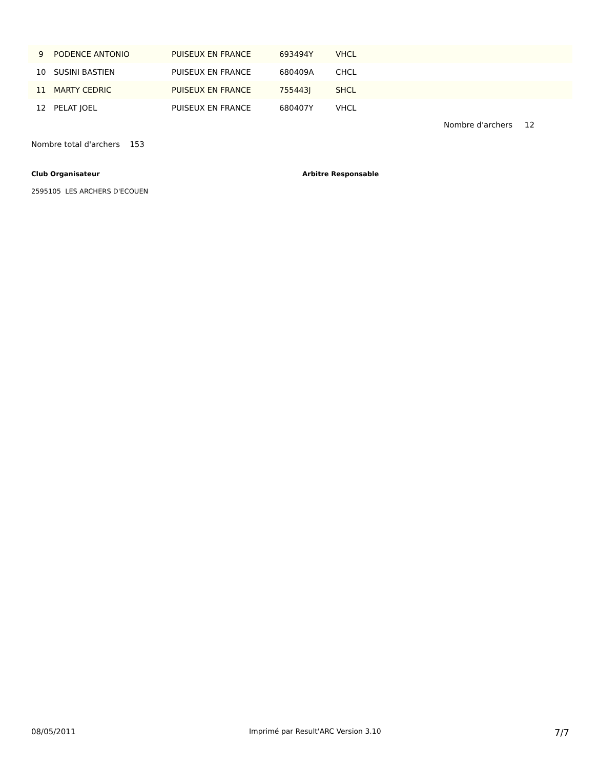| 9 | PODENCE ANTONIO | PUISEUX EN FRANCE | 693494Y | VHCL |
| 10 | SUSINI BASTIEN | PUISEUX EN FRANCE | 680409A | CHCL |
| 11 | MARTY CEDRIC | PUISEUX EN FRANCE | 755443J | SHCL |
| 12 | PELAT JOEL | PUISEUX EN FRANCE | 680407Y | VHCL |
Nombre d'archers 12
Nombre total d'archers 153
Club Organisateur Arbitre Responsable
2595105 LES ARCHERS D'ECOUEN
08/05/2011 Imprimé par Result'ARC Version 3.10 7/7